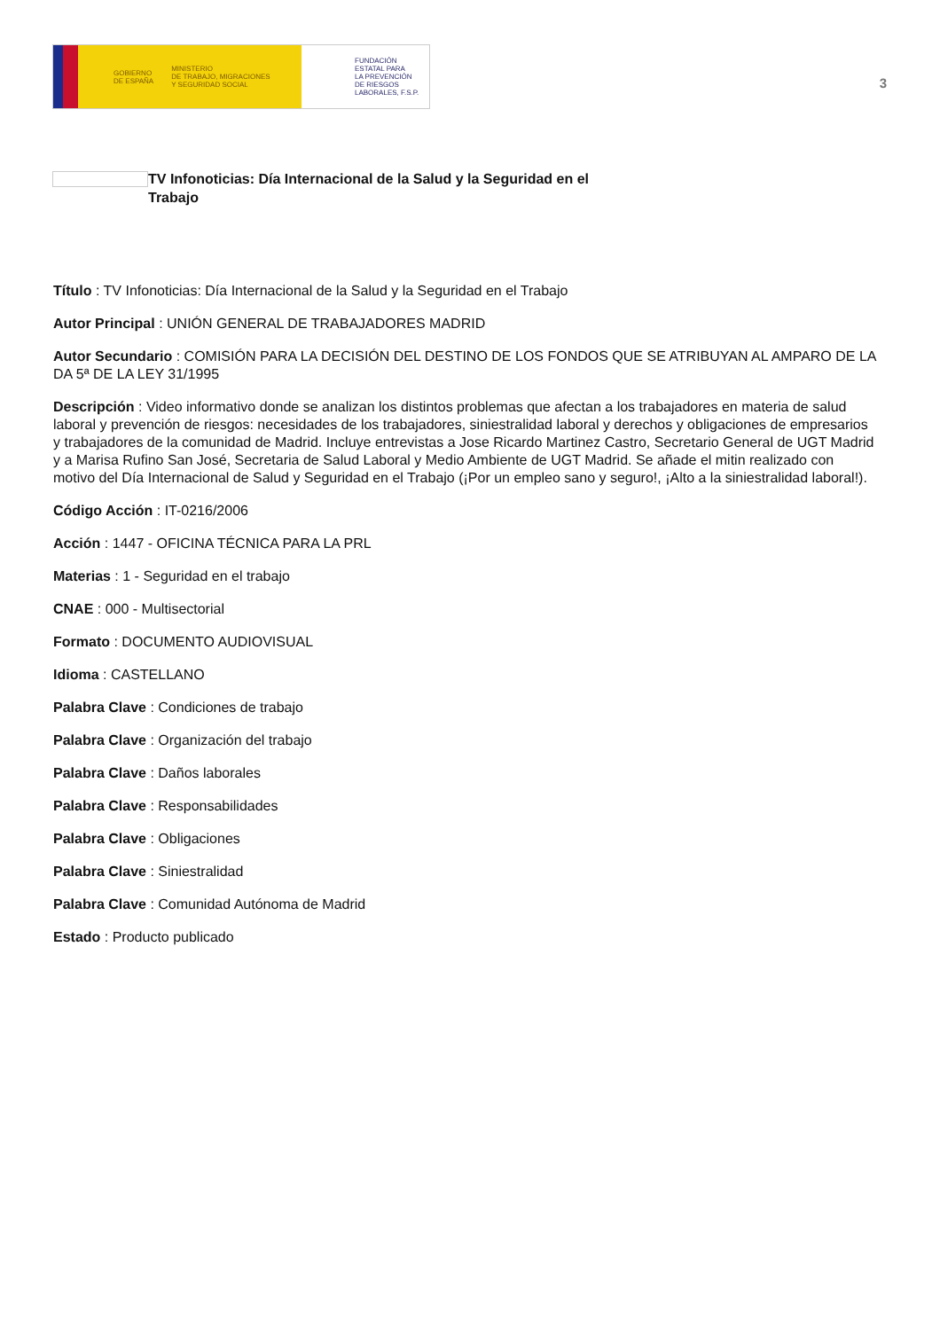GOBIERNO
DE ESPAÑA MINISTERIO
DE TRABAJO, MIGRACIONES
Y SEGURIDAD SOCIAL
FUNDACIÓN
ESTATAL PARA
LA PREVENCIÓN
DE RIESGOS
LABORALES, F.S.P.
3
TV Infonoticias: Día Internacional de la Salud y la Seguridad en el Trabajo
Título : TV Infonoticias: Día Internacional de la Salud y la Seguridad en el Trabajo
Autor Principal : UNIÓN GENERAL DE TRABAJADORES MADRID
Autor Secundario : COMISIÓN PARA LA DECISIÓN DEL DESTINO DE LOS FONDOS QUE SE ATRIBUYAN AL AMPARO DE LA DA 5ª DE LA LEY 31/1995
Descripción : Video informativo donde se analizan los distintos problemas que afectan a los trabajadores en materia de salud laboral y prevención de riesgos: necesidades de los trabajadores, siniestralidad laboral y derechos y obligaciones de empresarios y trabajadores de la comunidad de Madrid. Incluye entrevistas a Jose Ricardo Martinez Castro, Secretario General de UGT Madrid y a Marisa Rufino San José, Secretaria de Salud Laboral y Medio Ambiente de UGT Madrid. Se añade el mitin realizado con motivo del Día Internacional de Salud y Seguridad en el Trabajo (¡Por un empleo sano y seguro!, ¡Alto a la siniestralidad laboral!).
Código Acción : IT-0216/2006
Acción : 1447 - OFICINA TÉCNICA PARA LA PRL
Materias : 1 - Seguridad en el trabajo
CNAE : 000 - Multisectorial
Formato : DOCUMENTO AUDIOVISUAL
Idioma : CASTELLANO
Palabra Clave : Condiciones de trabajo
Palabra Clave : Organización del trabajo
Palabra Clave : Daños laborales
Palabra Clave : Responsabilidades
Palabra Clave : Obligaciones
Palabra Clave : Siniestralidad
Palabra Clave : Comunidad Autónoma de Madrid
Estado : Producto publicado